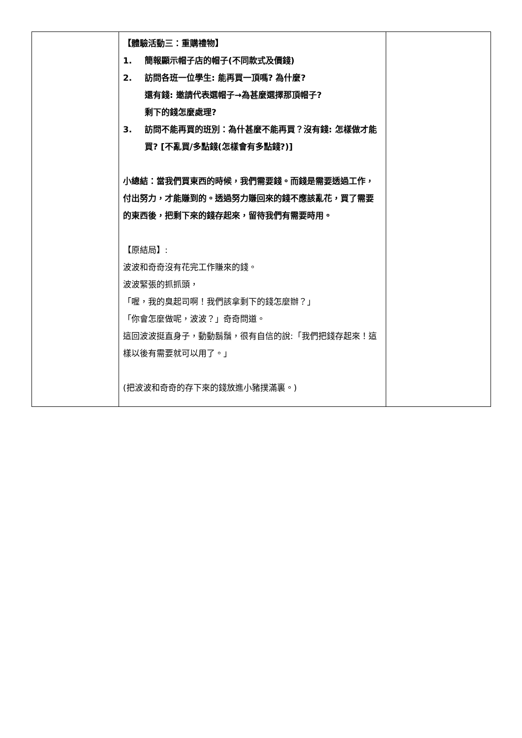| | 【體驗活動三：重購禮物】 1. 簡報顯示帽子店的帽子(不同款式及價錢) 2. 訪問各班一位學生: 能再買一頂嗎? 為什麼? 還有錢: 邀請代表選帽子→為甚麼選擇那頂帽子? 剩下的錢怎麼處理? 3. 訪問不能再買的班別：為什甚麼不能再買？沒有錢: 怎樣做才能買? [不亂買/多點錢(怎樣會有多點錢?)] 小總結：當我們買東西的時候，我們需要錢。而錢是需要透過工作，付出努力，才能賺到的。透過努力賺回來的錢不應該亂花，買了需要的東西後，把剩下來的錢存起來，留待我們有需要時用。 【原結局】: 波波和奇奇沒有花完工作賺來的錢。 波波緊張的抓抓頭， 「喔，我的臭起司啊！我們該拿剩下的錢怎麼辦？」 「你會怎麼做呢，波波？」奇奇問道。 這回波波挺直身子，動動鬍鬚，很有自信的說:「我們把錢存起來！這樣以後有需要就可以用了。」 (把波波和奇奇的存下來的錢放進小豬撲滿裏。) | |